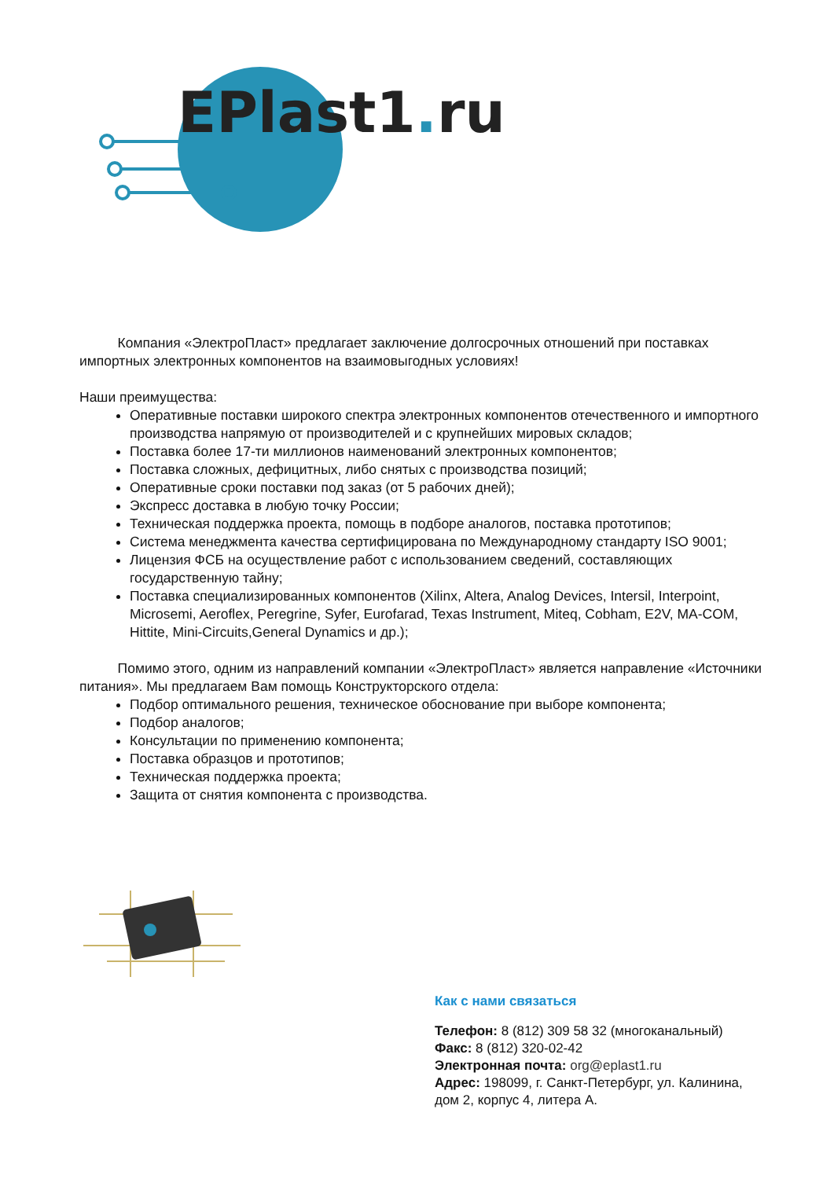EPlast1. ru
Компания «ЭлектроПласт» предлагает заключение долгосрочных отношений при поставках импортных электронных компонентов на взаимовыгодных условиях!
Наши преимущества:
Оперативные поставки широкого спектра электронных компонентов отечественного и импортного производства напрямую от производителей и с крупнейших мировых складов;
Поставка более 17-ти миллионов наименований электронных компонентов;
Поставка сложных, дефицитных, либо снятых с производства позиций;
Оперативные сроки поставки под заказ (от 5 рабочих дней);
Экспресс доставка в любую точку России;
Техническая поддержка проекта, помощь в подборе аналогов, поставка прототипов;
Система менеджмента качества сертифицирована по Международному стандарту ISO 9001;
Лицензия ФСБ на осуществление работ с использованием сведений, составляющих государственную тайну;
Поставка специализированных компонентов (Xilinx, Altera, Analog Devices, Intersil, Interpoint, Microsemi, Aeroflex, Peregrine, Syfer, Eurofarad, Texas Instrument, Miteq, Cobham, E2V, MA-COM, Hittite, Mini-Circuits,General Dynamics и др.);
Помимо этого, одним из направлений компании «ЭлектроПласт» является направление «Источники питания». Мы предлагаем Вам помощь Конструкторского отдела:
Подбор оптимального решения, техническое обоснование при выборе компонента;
Подбор аналогов;
Консультации по применению компонента;
Поставка образцов и прототипов;
Техническая поддержка проекта;
Защита от снятия компонента с производства.
Как с нами связаться
Телефон: 8 (812) 309 58 32 (многоканальный)
Факс: 8 (812) 320-02-42
Электронная почта: org@eplast1.ru
Адрес: 198099, г. Санкт-Петербург, ул. Калинина, дом 2, корпус 4, литера А.